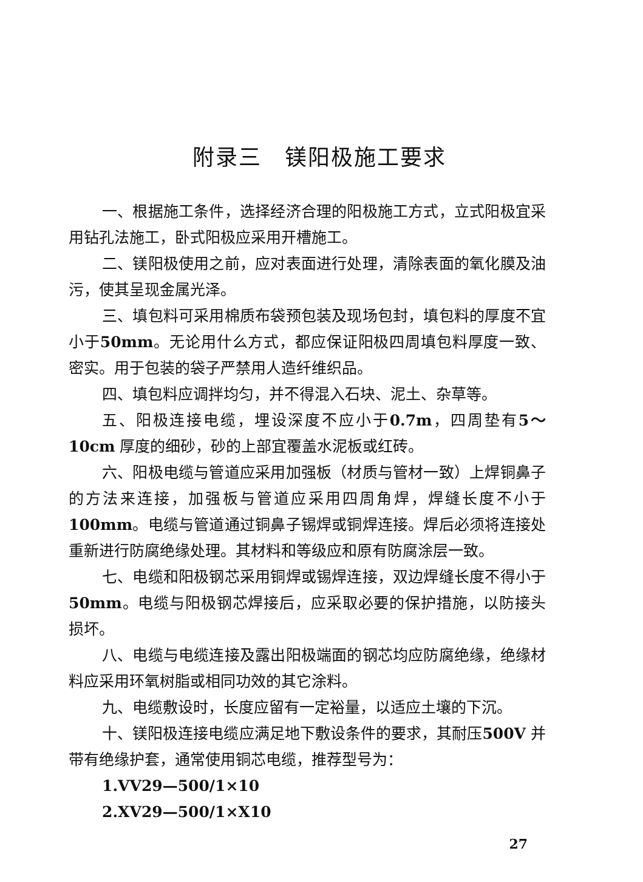附录三　镁阳极施工要求
一、根据施工条件，选择经济合理的阳极施工方式，立式阳极宜采用钻孔法施工，卧式阳极应采用开槽施工。
二、镁阳极使用之前，应对表面进行处理，清除表面的氧化膜及油污，使其呈现金属光泽。
三、填包料可采用棉质布袋预包装及现场包封，填包料的厚度不宜小于50mm。无论用什么方式，都应保证阳极四周填包料厚度一致、密实。用于包装的袋子严禁用人造纤维织品。
四、填包料应调拌均匀，并不得混入石块、泥土、杂草等。
五、阳极连接电缆，埋设深度不应小于0.7m，四周垫有5～10cm 厚度的细砂，砂的上部宜覆盖水泥板或红砖。
六、阳极电缆与管道应采用加强板（材质与管材一致）上焊铜鼻子的方法来连接，加强板与管道应采用四周角焊，焊缝长度不小于100mm。电缆与管道通过铜鼻子锡焊或铜焊连接。焊后必须将连接处重新进行防腐绝缘处理。其材料和等级应和原有防腐涂层一致。
七、电缆和阳极钢芯采用铜焊或锡焊连接，双边焊缝长度不得小于50mm。电缆与阳极钢芯焊接后，应采取必要的保护措施，以防接头损坏。
八、电缆与电缆连接及露出阳极端面的钢芯均应防腐绝缘，绝缘材料应采用环氧树脂或相同功效的其它涂料。
九、电缆敷设时，长度应留有一定裕量，以适应土壤的下沉。
十、镁阳极连接电缆应满足地下敷设条件的要求，其耐压500V 并带有绝缘护套，通常使用铜芯电缆，推荐型号为：
1.VV29—500/1×10
2.XV29—500/1×X10
27